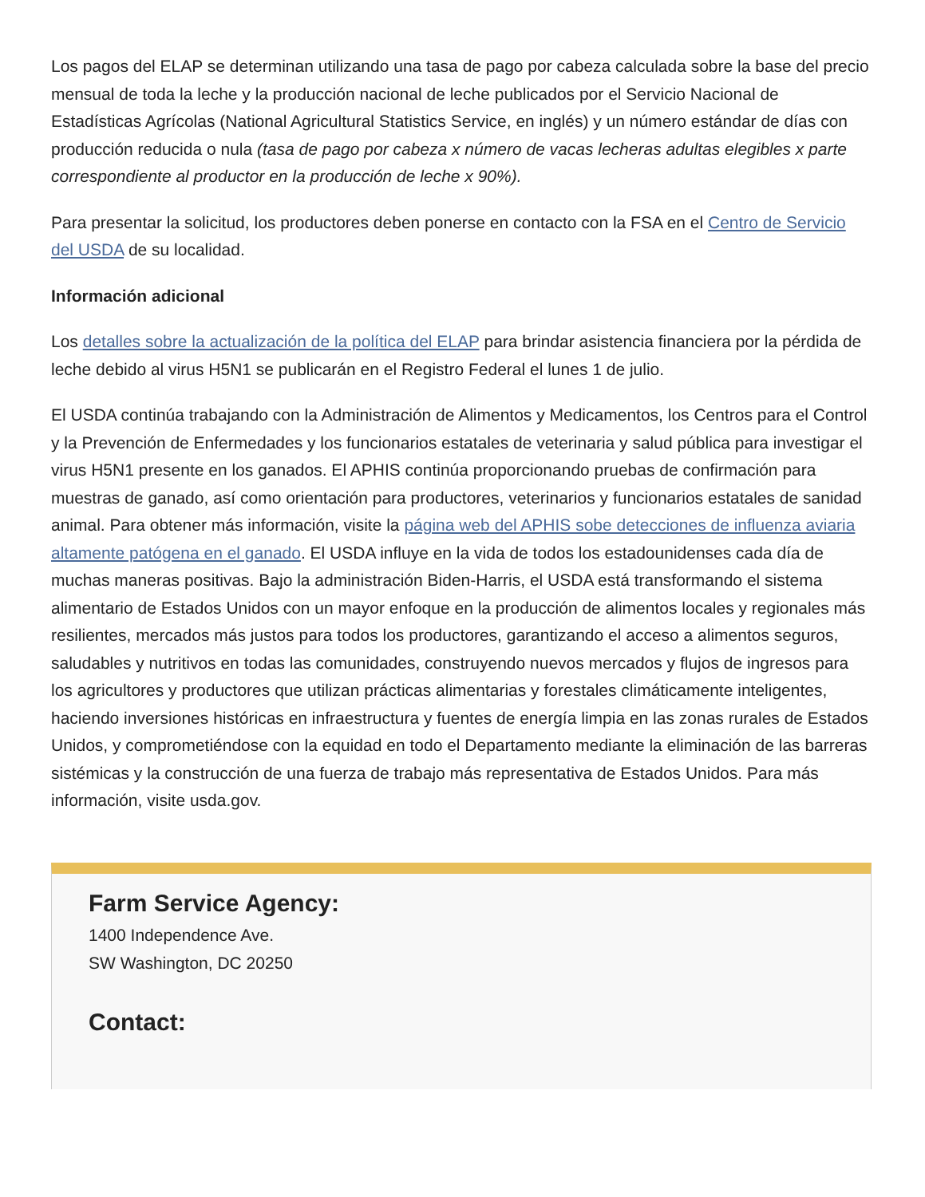Los pagos del ELAP se determinan utilizando una tasa de pago por cabeza calculada sobre la base del precio mensual de toda la leche y la producción nacional de leche publicados por el Servicio Nacional de Estadísticas Agrícolas (National Agricultural Statistics Service, en inglés) y un número estándar de días con producción reducida o nula (tasa de pago por cabeza x número de vacas lecheras adultas elegibles x parte correspondiente al productor en la producción de leche x 90%).
Para presentar la solicitud, los productores deben ponerse en contacto con la FSA en el Centro de Servicio del USDA de su localidad.
Información adicional
Los detalles sobre la actualización de la política del ELAP para brindar asistencia financiera por la pérdida de leche debido al virus H5N1 se publicarán en el Registro Federal el lunes 1 de julio.
El USDA continúa trabajando con la Administración de Alimentos y Medicamentos, los Centros para el Control y la Prevención de Enfermedades y los funcionarios estatales de veterinaria y salud pública para investigar el virus H5N1 presente en los ganados. El APHIS continúa proporcionando pruebas de confirmación para muestras de ganado, así como orientación para productores, veterinarios y funcionarios estatales de sanidad animal. Para obtener más información, visite la página web del APHIS sobe detecciones de influenza aviaria altamente patógena en el ganado. El USDA influye en la vida de todos los estadounidenses cada día de muchas maneras positivas. Bajo la administración Biden-Harris, el USDA está transformando el sistema alimentario de Estados Unidos con un mayor enfoque en la producción de alimentos locales y regionales más resilientes, mercados más justos para todos los productores, garantizando el acceso a alimentos seguros, saludables y nutritivos en todas las comunidades, construyendo nuevos mercados y flujos de ingresos para los agricultores y productores que utilizan prácticas alimentarias y forestales climáticamente inteligentes, haciendo inversiones históricas en infraestructura y fuentes de energía limpia en las zonas rurales de Estados Unidos, y comprometiéndose con la equidad en todo el Departamento mediante la eliminación de las barreras sistémicas y la construcción de una fuerza de trabajo más representativa de Estados Unidos. Para más información, visite usda.gov.
Farm Service Agency:
1400 Independence Ave.
SW Washington, DC 20250
Contact: